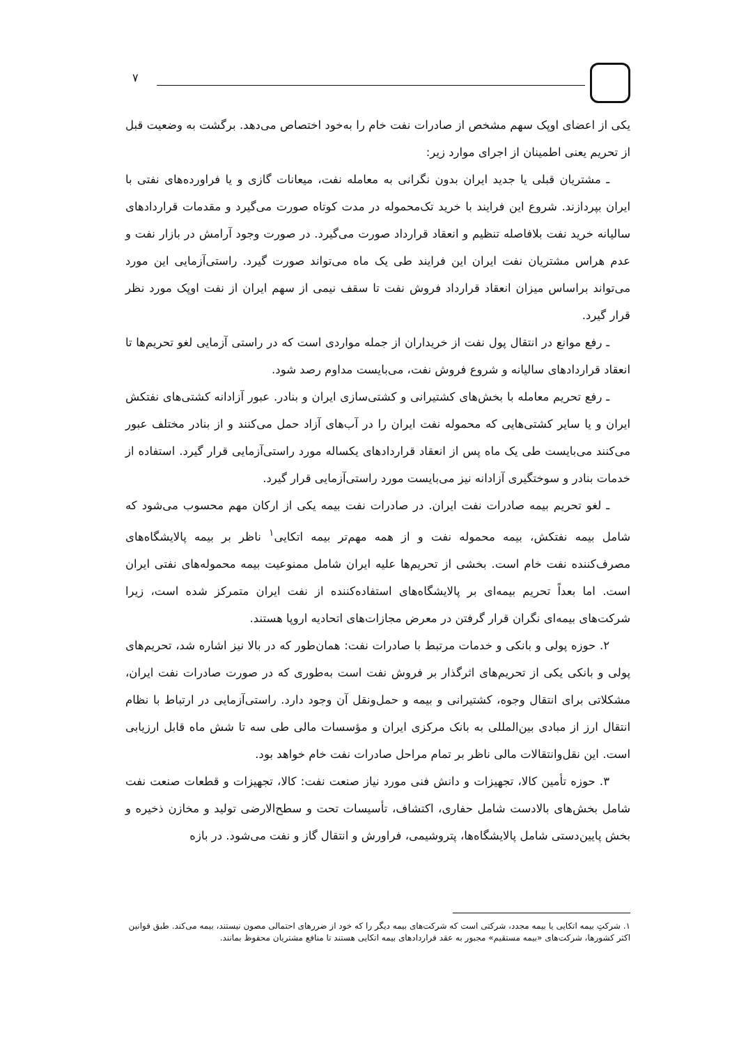۷
یکی از اعضای اوپک سهم مشخص از صادرات نفت خام را به‌خود اختصاص می‌دهد. برگشت به وضعیت قبل از تحریم یعنی اطمینان از اجرای موارد زیر:
ـ مشتریان قبلی یا جدید ایران بدون نگرانی به معامله نفت، میعانات گازی و یا فراورده‌های نفتی با ایران بپردازند. شروع این فرایند با خرید تک‌محموله در مدت کوتاه صورت می‌گیرد و مقدمات قراردادهای سالیانه خرید نفت بلافاصله تنظیم و انعقاد قرارداد صورت می‌گیرد. در صورت وجود آرامش در بازار نفت و عدم هراس مشتریان نفت ایران این فرایند طی یک ماه می‌تواند صورت گیرد. راستی‌آزمایی این مورد می‌تواند براساس میزان انعقاد قرارداد فروش نفت تا سقف نیمی از سهم ایران از نفت اوپک مورد نظر قرار گیرد.
ـ رفع موانع در انتقال پول نفت از خریداران از جمله مواردی است که در راستی آزمایی لغو تحریم‌ها تا انعقاد قراردادهای سالیانه و شروع فروش نفت، می‌بایست مداوم رصد شود.
ـ رفع تحریم معامله با بخش‌های کشتیرانی و کشتی‌سازی ایران و بنادر. عبور آزادانه کشتی‌های نفتکش ایران و یا سایر کشتی‌هایی که محموله نفت ایران را در آب‌های آزاد حمل می‌کنند و از بنادر مختلف عبور می‌کنند می‌بایست طی یک ماه پس از انعقاد قراردادهای یکساله مورد راستی‌آزمایی قرار گیرد. استفاده از خدمات بنادر و سوختگیری آزادانه نیز می‌بایست مورد راستی‌آزمایی قرار گیرد.
ـ لغو تحریم بیمه صادرات نفت ایران. در صادرات نفت بیمه یکی از ارکان مهم محسوب می‌شود که شامل بیمه نفتکش، بیمه محموله نفت و از همه مهم‌تر بیمه اتکایی<sup>۱</sup> ناظر بر بیمه پالایشگاه‌های مصرف‌کننده نفت خام است. بخشی از تحریم‌ها علیه ایران شامل ممنوعیت بیمه محموله‌های نفتی ایران است. اما بعداً تحریم بیمه‌ای بر پالایشگاه‌های استفاده‌کننده از نفت ایران متمرکز شده است، زیرا شرکت‌های بیمه‌ای نگران قرار گرفتن در معرض مجازات‌های اتحادیه اروپا هستند.
۲. حوزه پولی و بانکی و خدمات مرتبط با صادرات نفت: همان‌طور که در بالا نیز اشاره شد، تحریم‌های پولی و بانکی یکی از تحریم‌های اثرگذار بر فروش نفت است به‌طوری که در صورت صادرات نفت ایران، مشکلاتی برای انتقال وجوه، کشتیرانی و بیمه و حمل‌ونقل آن وجود دارد. راستی‌آزمایی در ارتباط با نظام انتقال ارز از مبادی بین‌المللی به بانک مرکزی ایران و مؤسسات مالی طی سه تا شش ماه قابل ارزیابی است. این نقل‌وانتقالات مالی ناظر بر تمام مراحل صادرات نفت خام خواهد بود.
۳. حوزه تأمین کالا، تجهیزات و دانش فنی مورد نیاز صنعت نفت: کالا، تجهیزات و قطعات صنعت نفت شامل بخش‌های بالادست شامل حفاری، اکتشاف، تأسیسات تحت و سطح‌الارضی تولید و مخازن ذخیره و بخش پایین‌دستی شامل پالایشگاه‌ها، پتروشیمی، فراورش و انتقال گاز و نفت می‌شود. در بازه
۱. شرکتِ بیمه اتکایی یا بیمه مجدد، شرکتی است که شرکت‌های بیمه دیگر را که خود از ضررهای احتمالی مصون نیستند، بیمه می‌کند. طبق قوانین اکثر کشورها، شرکت‌های «بیمه مستقیم» مجبور به عقد قراردادهای بیمه اتکایی هستند تا منافع مشتریان محفوظ بمانند.